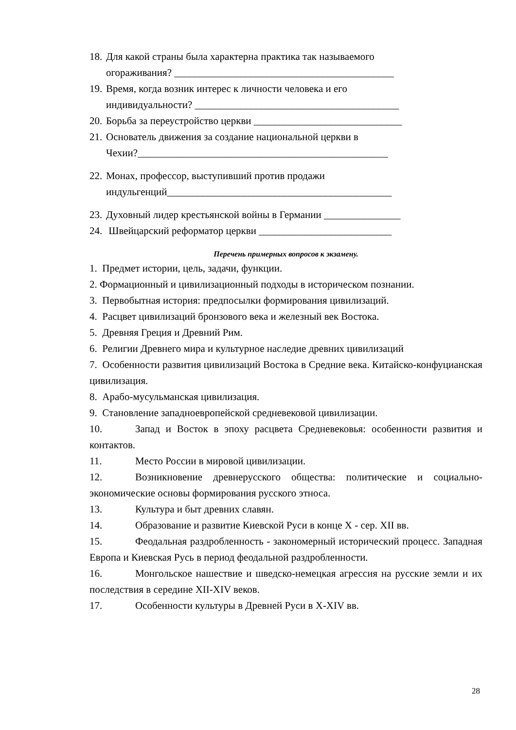18. Для какой страны была характерна практика так называемого
огораживания? ___________________________________________
19. Время, когда возник интерес к личности человека и его
индивидуальности? ________________________________________
20. Борьба за переустройство церкви _____________________________
21. Основатель движения за создание национальной церкви в
Чехии?_________________________________________________
22. Монах, профессор, выступивший против продажи
индульгенций____________________________________________
23. Духовный лидер крестьянской войны в Германии _______________
24. Швейцарский реформатор церкви __________________________
Перечень примерных вопросов к экзамену.
1. Предмет истории, цель, задачи, функции.
2. Формационный и цивилизационный подходы в историческом познании.
3. Первобытная история: предпосылки формирования цивилизаций.
4. Расцвет цивилизаций бронзового века и железный век Востока.
5. Древняя Греция и Древний Рим.
6. Религии Древнего мира и культурное наследие древних цивилизаций
7. Особенности развития цивилизаций Востока в Средние века. Китайско-конфуцианская цивилизация.
8. Арабо-мусульманская цивилизация.
9. Становление западноевропейской средневековой цивилизации.
10. Запад и Восток в эпоху расцвета Средневековья: особенности развития и контактов.
11. Место России в мировой цивилизации.
12. Возникновение древнерусского общества: политические и социально-экономические основы формирования русского этноса.
13. Культура и быт древних славян.
14. Образование и развитие Киевской Руси в конце X - сер. XII вв.
15. Феодальная раздробленность - закономерный исторический процесс. Западная Европа и Киевская Русь в период феодальной раздробленности.
16. Монгольское нашествие и шведско-немецкая агрессия на русские земли и их последствия в середине XII-XIV веков.
17. Особенности культуры в Древней Руси в X-XIV вв.
28